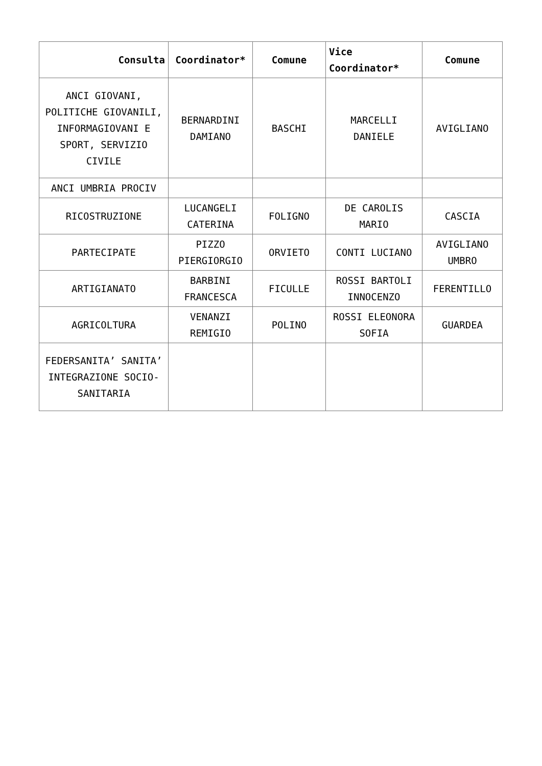| Consulta | Coordinator* | Comune | Vice Coordinator* | Comune |
| --- | --- | --- | --- | --- |
| ANCI GIOVANI, POLITICHE GIOVANILI, INFORMAGIOVANI E SPORT, SERVIZIO CIVILE | BERNARDINI DAMIANO | BASCHI | MARCELLI DANIELE | AVIGLIANO |
| ANCI UMBRIA PROCIV | | | | |
| RICOSTRUZIONE | LUCANGELI CATERINA | FOLIGNO | DE CAROLIS MARIO | CASCIA |
| PARTECIPATE | PIZZO PIERGIORGIO | ORVIETO | CONTI LUCIANO | AVIGLIANO UMBRO |
| ARTIGIANATO | BARBINI FRANCESCA | FICULLE | ROSSI BARTOLI INNOCENZO | FERENTILLO |
| AGRICOLTURA | VENANZI REMIGIO | POLINO | ROSSI ELEONORA SOFIA | GUARDEA |
| FEDERSANITA’ SANITA’ INTEGRAZIONE SOCIO-SANITARIA | | | | |